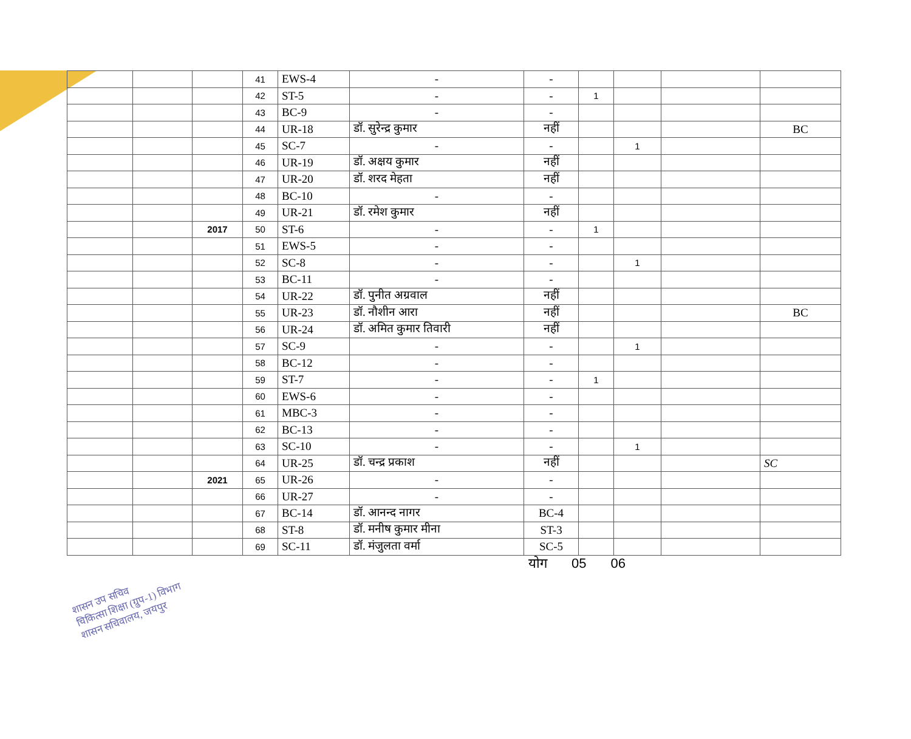| | | | 41 | EWS-4 | - | - | | | | |
| | | | 42 | ST-5 | - | - | 1 | | | |
| | | | 43 | BC-9 | - | - | | | | |
| | | | 44 | UR-18 | डॉ. सुरेन्द्र कुमार | नहीं | | | | BC |
| | | | 45 | SC-7 | - | - | | 1 | | |
| | | | 46 | UR-19 | डॉ. अक्षय कुमार | नहीं | | | | |
| | | | 47 | UR-20 | डॉ. शरद मेहता | नहीं | | | | |
| | | | 48 | BC-10 | - | - | | | | |
| | | | 49 | UR-21 | डॉ. रमेश कुमार | नहीं | | | | |
| | | 2017 | 50 | ST-6 | - | - | 1 | | | |
| | | | 51 | EWS-5 | - | - | | | | |
| | | | 52 | SC-8 | - | - | | 1 | | |
| | | | 53 | BC-11 | - | - | | | | |
| | | | 54 | UR-22 | डॉ. पुनीत अग्रवाल | नहीं | | | | |
| | | | 55 | UR-23 | डॉ. नौशीन आरा | नहीं | | | | BC |
| | | | 56 | UR-24 | डॉ. अमित कुमार तिवारी | नहीं | | | | |
| | | | 57 | SC-9 | - | - | | 1 | | |
| | | | 58 | BC-12 | - | - | | | | |
| | | | 59 | ST-7 | - | - | 1 | | | |
| | | | 60 | EWS-6 | - | - | | | | |
| | | | 61 | MBC-3 | - | - | | | | |
| | | | 62 | BC-13 | - | - | | | | |
| | | | 63 | SC-10 | - | - | | 1 | | |
| | | | 64 | UR-25 | डॉ. चन्द्र प्रकाश | नहीं | | | | SC |
| | | 2021 | 65 | UR-26 | - | - | | | | |
| | | | 66 | UR-27 | - | - | | | | |
| | | | 67 | BC-14 | डॉ. आनन्द नागर | BC-4 | | | | |
| | | | 68 | ST-8 | डॉ. मनीष कुमार मीना | ST-3 | | | | |
| | | | 69 | SC-11 | डॉ. मंजुलता वर्मा | SC-5 | | | | |
योग 05 06
शासन उप सचिव
चिकित्सा शिक्षा (ग्रुप-1) विभाग
शासन सचिवालय, जयपुर